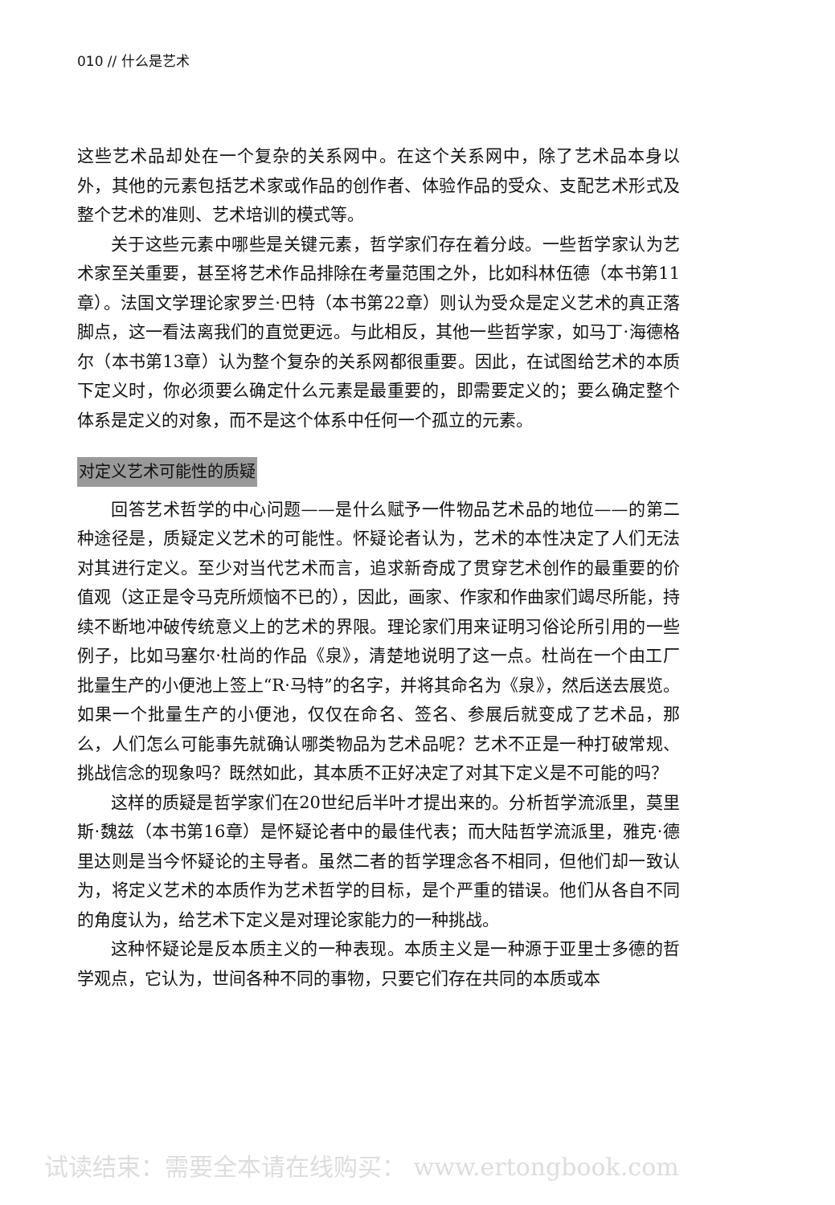010 // 什么是艺术
这些艺术品却处在一个复杂的关系网中。在这个关系网中，除了艺术品本身以外，其他的元素包括艺术家或作品的创作者、体验作品的受众、支配艺术形式及整个艺术的准则、艺术培训的模式等。
关于这些元素中哪些是关键元素，哲学家们存在着分歧。一些哲学家认为艺术家至关重要，甚至将艺术作品排除在考量范围之外，比如科林伍德（本书第11章）。法国文学理论家罗兰·巴特（本书第22章）则认为受众是定义艺术的真正落脚点，这一看法离我们的直觉更远。与此相反，其他一些哲学家，如马丁·海德格尔（本书第13章）认为整个复杂的关系网都很重要。因此，在试图给艺术的本质下定义时，你必须要么确定什么元素是最重要的，即需要定义的；要么确定整个体系是定义的对象，而不是这个体系中任何一个孤立的元素。
对定义艺术可能性的质疑
回答艺术哲学的中心问题——是什么赋予一件物品艺术品的地位——的第二种途径是，质疑定义艺术的可能性。怀疑论者认为，艺术的本性决定了人们无法对其进行定义。至少对当代艺术而言，追求新奇成了贯穿艺术创作的最重要的价值观（这正是令马克所烦恼不已的），因此，画家、作家和作曲家们竭尽所能，持续不断地冲破传统意义上的艺术的界限。理论家们用来证明习俗论所引用的一些例子，比如马塞尔·杜尚的作品《泉》，清楚地说明了这一点。杜尚在一个由工厂批量生产的小便池上签上“R·马特”的名字，并将其命名为《泉》，然后送去展览。如果一个批量生产的小便池，仅仅在命名、签名、参展后就变成了艺术品，那么，人们怎么可能事先就确认哪类物品为艺术品呢？艺术不正是一种打破常规、挑战信念的现象吗？既然如此，其本质不正好决定了对其下定义是不可能的吗？
这样的质疑是哲学家们在20世纪后半叶才提出来的。分析哲学流派里，莫里斯·魏兹（本书第16章）是怀疑论者中的最佳代表；而大陆哲学流派里，雅克·德里达则是当今怀疑论的主导者。虽然二者的哲学理念各不相同，但他们却一致认为，将定义艺术的本质作为艺术哲学的目标，是个严重的错误。他们从各自不同的角度认为，给艺术下定义是对理论家能力的一种挑战。
这种怀疑论是反本质主义的一种表现。本质主义是一种源于亚里士多德的哲学观点，它认为，世间各种不同的事物，只要它们存在共同的本质或本
试读结束：需要全本请在线购买： www.ertongbook.com